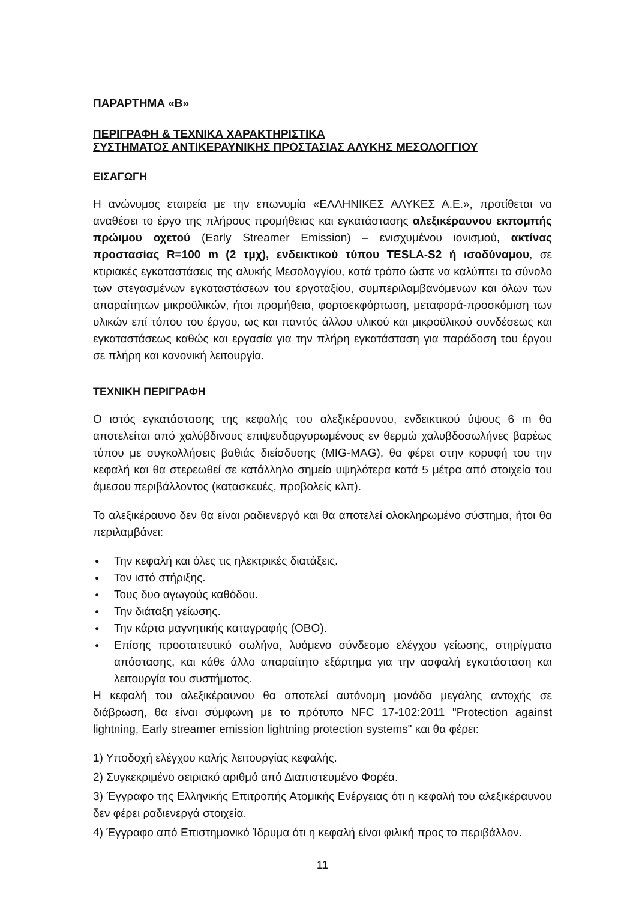ΠΑΡΑΡΤΗΜΑ «Β»
ΠΕΡΙΓΡΑΦΗ & ΤΕΧΝΙΚΑ ΧΑΡΑΚΤΗΡΙΣΤΙΚΑ
ΣΥΣΤΗΜΑΤΟΣ ΑΝΤΙΚΕΡΑΥΝΙΚΗΣ ΠΡΟΣΤΑΣΙΑΣ ΑΛΥΚΗΣ ΜΕΣΟΛΟΓΓΙΟΥ
ΕΙΣΑΓΩΓΗ
Η ανώνυμος εταιρεία με την επωνυμία «ΕΛΛΗΝΙΚΕΣ ΑΛΥΚΕΣ Α.Ε.», προτίθεται να αναθέσει το έργο της πλήρους προμήθειας και εγκατάστασης αλεξικέραυνου εκπομπής πρώιμου οχετού (Early Streamer Emission) – ενισχυμένου ιονισμού, ακτίνας προστασίας R=100 m (2 τμχ), ενδεικτικού τύπου TESLA-S2 ή ισοδύναμου, σε κτιριακές εγκαταστάσεις της αλυκής Μεσολογγίου, κατά τρόπο ώστε να καλύπτει το σύνολο των στεγασμένων εγκαταστάσεων του εργοταξίου, συμπεριλαμβανόμενων και όλων των απαραίτητων μικροϋλικών, ήτοι προμήθεια, φορτοεκφόρτωση, μεταφορά-προσκόμιση των υλικών επί τόπου του έργου, ως και παντός άλλου υλικού και μικροϋλικού συνδέσεως και εγκαταστάσεως καθώς και εργασία για την πλήρη εγκατάσταση για παράδοση του έργου σε πλήρη και κανονική λειτουργία.
ΤΕΧΝΙΚΗ ΠΕΡΙΓΡΑΦΗ
Ο ιστός εγκατάστασης της κεφαλής του αλεξικέραυνου, ενδεικτικού ύψους 6 m θα αποτελείται από χαλύβδινους επιψευδαργυρωμένους εν θερμώ χαλυβδοσωλήνες βαρέως τύπου με συγκολλήσεις βαθιάς διείσδυσης (MIG-MAG), θα φέρει στην κορυφή του την κεφαλή και θα στερεωθεί σε κατάλληλο σημείο υψηλότερα κατά 5 μέτρα από στοιχεία του άμεσου περιβάλλοντος (κατασκευές, προβολείς κλπ).
Το αλεξικέραυνο δεν θα είναι ραδιενεργό και θα αποτελεί ολοκληρωμένο σύστημα, ήτοι θα περιλαμβάνει:
● Την κεφαλή και όλες τις ηλεκτρικές διατάξεις.
● Τον ιστό στήριξης.
● Τους δυο αγωγούς καθόδου.
● Την διάταξη γείωσης.
● Την κάρτα μαγνητικής καταγραφής (OBO).
● Επίσης προστατευτικό σωλήνα, λυόμενο σύνδεσμο ελέγχου γείωσης, στηρίγματα απόστασης, και κάθε άλλο απαραίτητο εξάρτημα για την ασφαλή εγκατάσταση και λειτουργία του συστήματος.
Η κεφαλή του αλεξικέραυνου θα αποτελεί αυτόνομη μονάδα μεγάλης αντοχής σε διάβρωση, θα είναι σύμφωνη με το πρότυπο NFC 17-102:2011 "Protection against lightning, Early streamer emission lightning protection systems" και θα φέρει:
1) Υποδοχή ελέγχου καλής λειτουργίας κεφαλής.
2) Συγκεκριμένο σειριακό αριθμό από Διαπιστευμένο Φορέα.
3) Έγγραφο της Ελληνικής Επιτροπής Ατομικής Ενέργειας ότι η κεφαλή του αλεξικέραυνου δεν φέρει ραδιενεργά στοιχεία.
4) Έγγραφο από Επιστημονικό Ίδρυμα ότι η κεφαλή είναι φιλική προς το περιβάλλον.
11